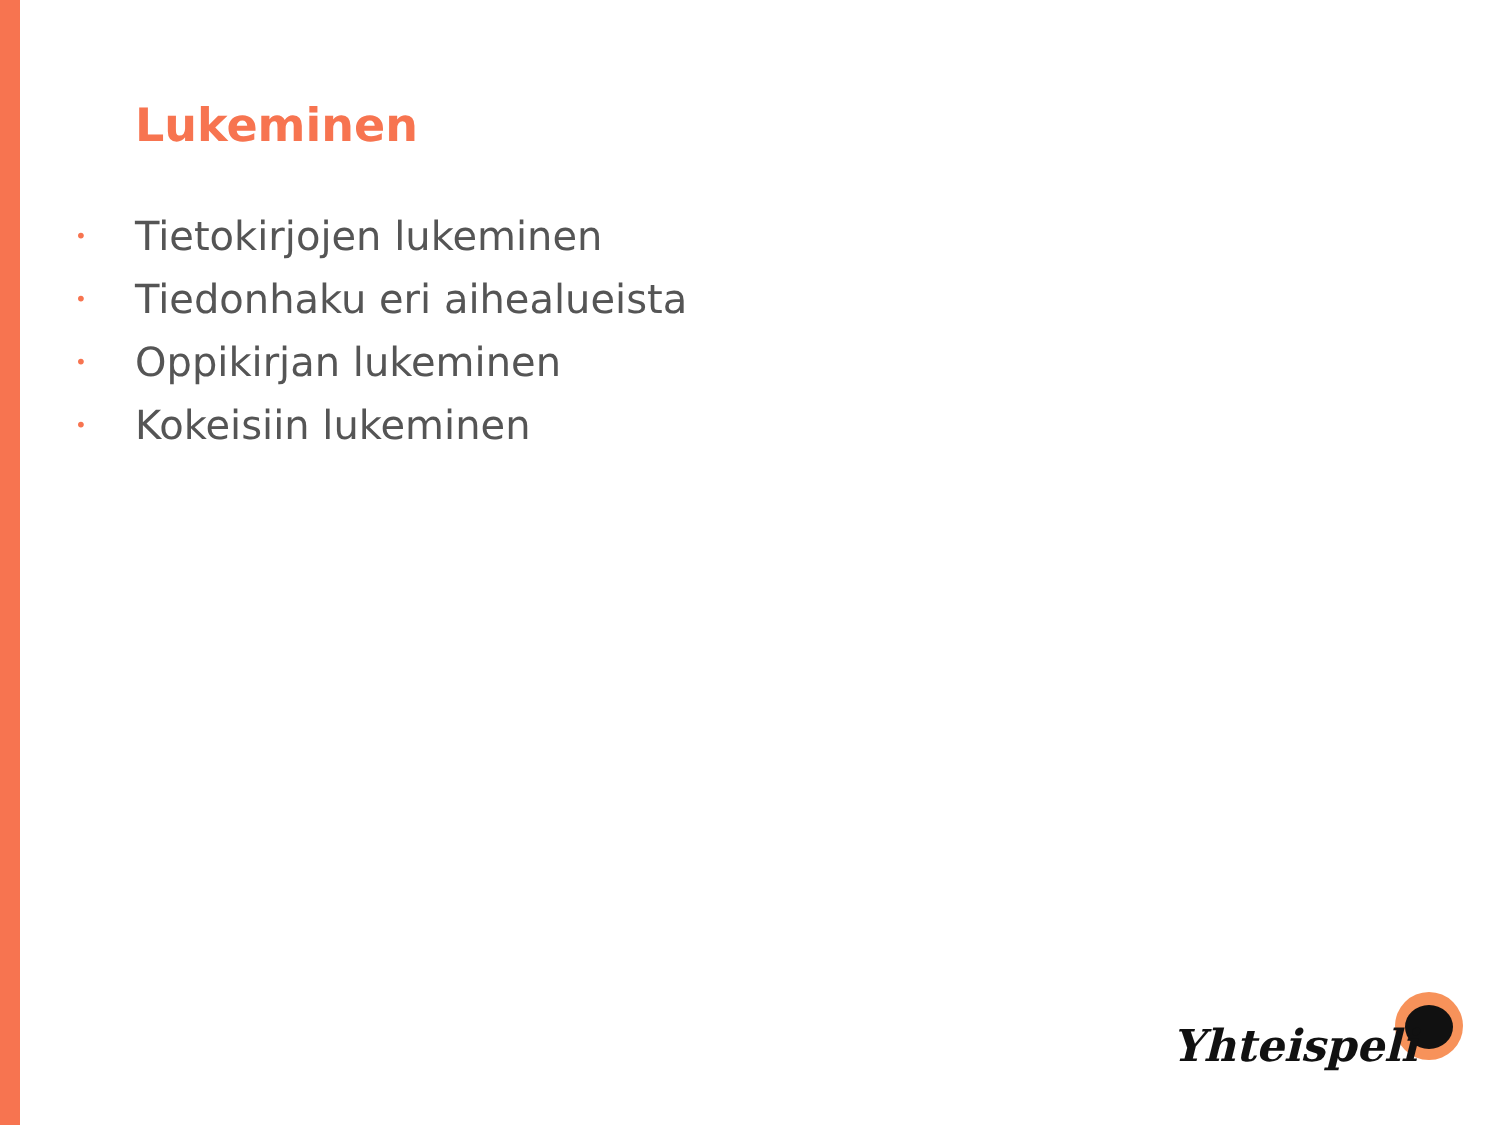Lukeminen
• Tietokirjojen lukeminen
• Tiedonhaku eri aihealueista
• Oppikirjan lukeminen
• Kokeisiin lukeminen
Yhteispeli